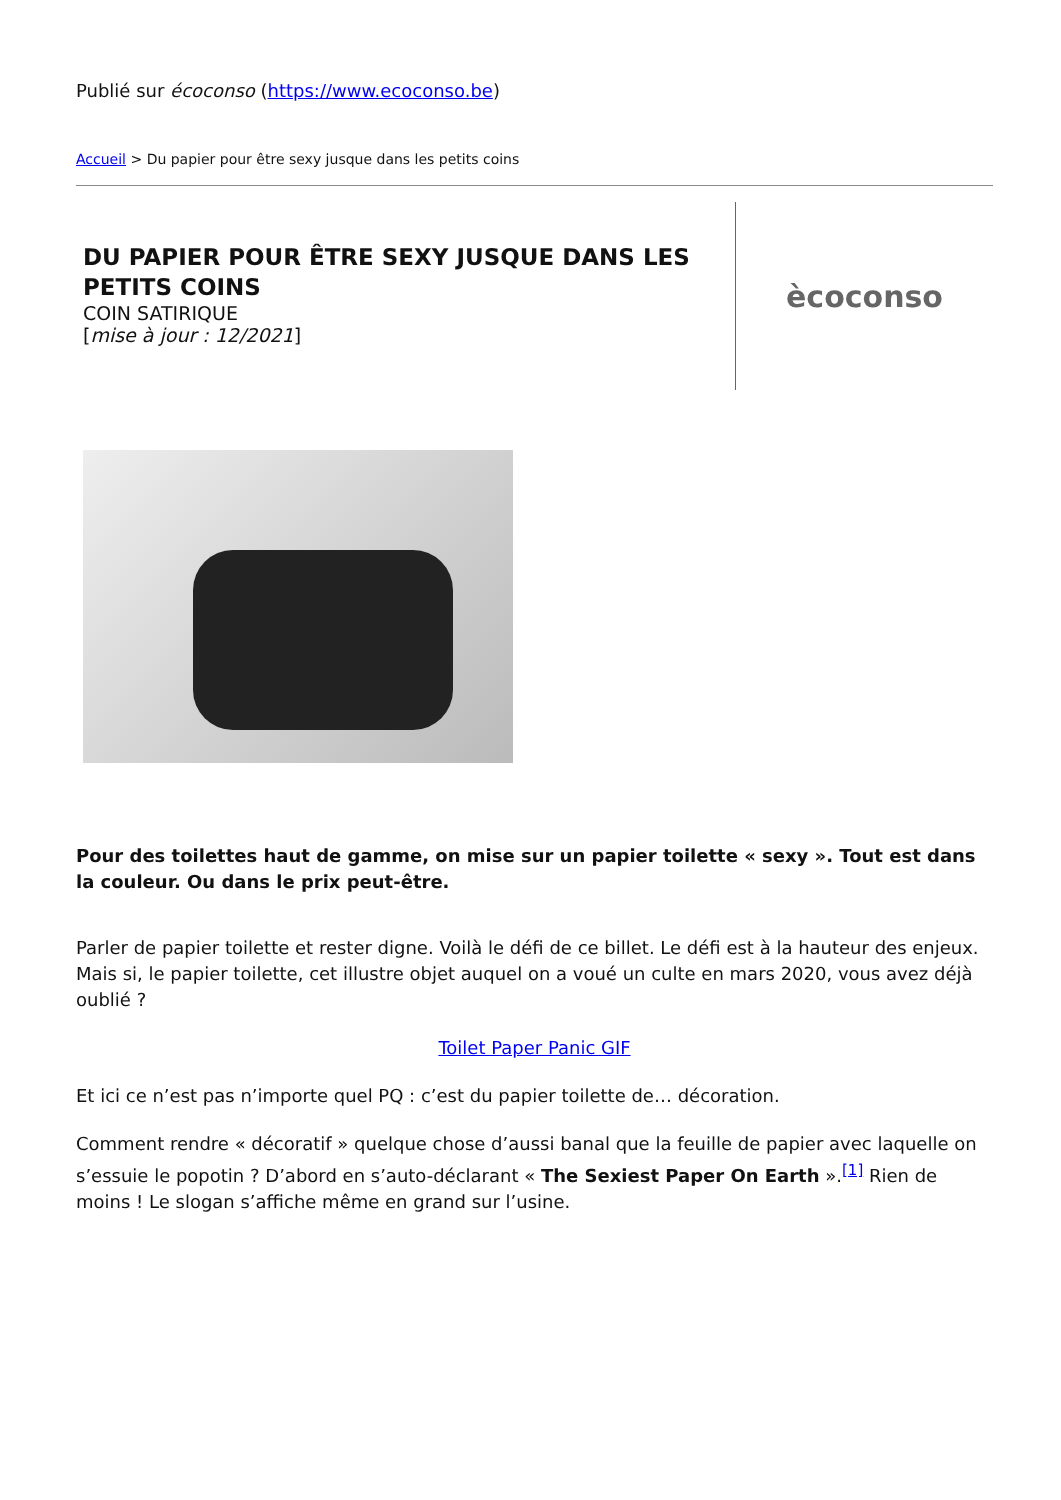Publié sur écoconso (https://www.ecoconso.be)
Accueil > Du papier pour être sexy jusque dans les petits coins
DU PAPIER POUR ÊTRE SEXY JUSQUE DANS LES PETITS COINS
COIN SATIRIQUE
[mise à jour : 12/2021]
ècoconso
Pour des toilettes haut de gamme, on mise sur un papier toilette « sexy ». Tout est dans la couleur. Ou dans le prix peut-être.
Parler de papier toilette et rester digne. Voilà le défi de ce billet. Le défi est à la hauteur des enjeux. Mais si, le papier toilette, cet illustre objet auquel on a voué un culte en mars 2020, vous avez déjà oublié ?
Toilet Paper Panic GIF
Et ici ce n’est pas n’importe quel PQ : c’est du papier toilette de… décoration.
Comment rendre « décoratif » quelque chose d’aussi banal que la feuille de papier avec laquelle on s’essuie le popotin ? D’abord en s’auto-déclarant « The Sexiest Paper On Earth ».<sup>[1]</sup> Rien de moins ! Le slogan s’affiche même en grand sur l’usine.